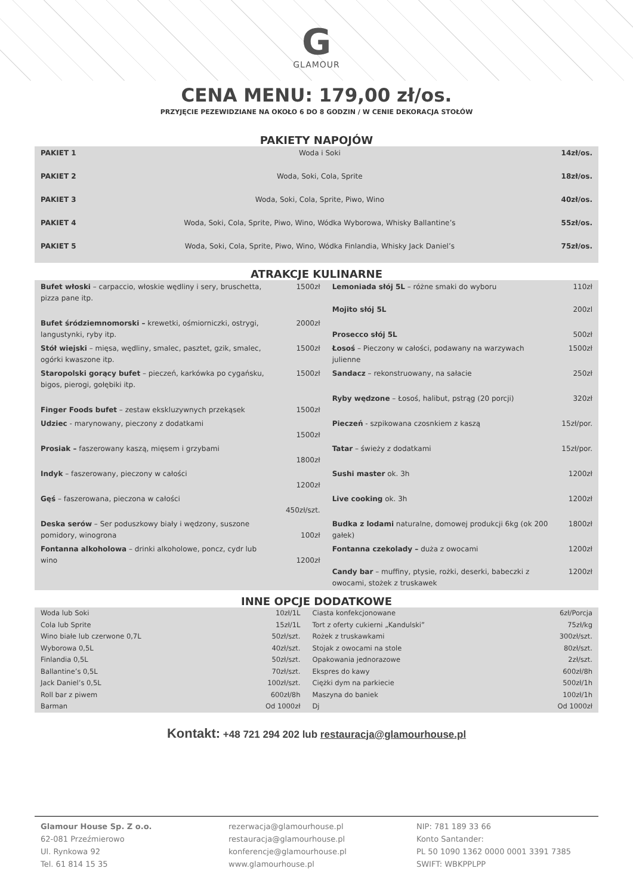G
GLAMOUR
CENA MENU: 179,00 zł/os.
PRZYJĘCIE PEZEWIDZIANE NA OKOŁO 6 DO 8 GODZIN / W CENIE DEKORACJA STOŁÓW
PAKIETY NAPOJÓW
| PAKIET 1 | Woda i Soki | 14zł/os. |
| PAKIET 2 | Woda, Soki, Cola, Sprite | 18zł/os. |
| PAKIET 3 | Woda, Soki, Cola, Sprite, Piwo, Wino | 40zł/os. |
| PAKIET 4 | Woda, Soki, Cola, Sprite, Piwo, Wino, Wódka Wyborowa, Whisky Ballantine’s | 55zł/os. |
| PAKIET 5 | Woda, Soki, Cola, Sprite, Piwo, Wino, Wódka Finlandia, Whisky Jack Daniel’s | 75zł/os. |
ATRAKCJE KULINARNE
| Bufet włoski – carpaccio, włoskie wędliny i sery, bruschetta, pizza pane itp. | 1500zł | Lemoniada słój 5L – różne smaki do wyboru Mojito słój 5L | 110zł 200zl |
| Bufet śródziemnomorski – krewetki, ośmiorniczki, ostrygi, langustynki, ryby itp. | 2000zł | Prosecco słój 5L | 500zł |
| Stół wiejski – mięsa, wędliny, smalec, pasztet, gzik, smalec, ogórki kwaszone itp. | 1500zł | Łosoś – Pieczony w całości, podawany na warzywach julienne | 1500zł |
| Staropolski gorący bufet – pieczeń, karkówka po cygańsku, bigos, pierogi, gołębiki itp. | 1500zł | Sandacz – rekonstruowany, na sałacie | 250zł |
| Finger Foods bufet – zestaw ekskluzywnych przekąsek | 1500zł | Ryby wędzone – Łosoś, halibut, pstrąg (20 porcji) | 320zł |
| Udziec - marynowany, pieczony z dodatkami | 1500zł | Pieczeń - szpikowana czosnkiem z kaszą | 15zł/por. |
| Prosiak – faszerowany kaszą, mięsem i grzybami | 1800zł | Tatar – świeży z dodatkami | 15zł/por. |
| Indyk – faszerowany, pieczony w całości | 1200zł | Sushi master ok. 3h | 1200zł |
| Gęś – faszerowana, pieczona w całości | 450zł/szt. | Live cooking ok. 3h | 1200zł |
| Deska serów – Ser poduszkowy biały i wędzony, suszone pomidory, winogrona | 100zł | Budka z lodami naturalne, domowej produkcji 6kg (ok 200 gałek) | 1800zł |
| Fontanna alkoholowa – drinki alkoholowe, poncz, cydr lub wino | 1200zł | Fontanna czekolady – duża z owocami Candy bar – muffiny, ptysie, rożki, deserki, babeczki z owocami, stożek z truskawek | 1200zł 1200zł |
INNE OPCJE DODATKOWE
| Woda lub Soki | 10zł/1L | Ciasta konfekcjonowane | 6zł/Porcja |
| Cola lub Sprite | 15zł/1L | Tort z oferty cukierni „Kandulski” | 75zł/kg |
| Wino białe lub czerwone 0,7L | 50zł/szt. | Rożek z truskawkami | 300zł/szt. |
| Wyborowa 0,5L | 40zł/szt. | Stojak z owocami na stole | 80zł/szt. |
| Finlandia 0,5L | 50zł/szt. | Opakowania jednorazowe | 2zł/szt. |
| Ballantine’s 0,5L | 70zł/szt. | Ekspres do kawy | 600zł/8h |
| Jack Daniel’s 0,5L | 100zł/szt. | Ciężki dym na parkiecie | 500zł/1h |
| Roll bar z piwem | 600zł/8h | Maszyna do baniek | 100zł/1h |
| Barman | Od 1000zł | Dj | Od 1000zł |
Kontakt: +48 721 294 202 lub restauracja@glamourhouse.pl
Glamour House Sp. Z o.o.
62-081 Przeźmierowo
Ul. Rynkowa 92
Tel. 61 814 15 35
rezerwacja@glamourhouse.pl
restauracja@glamourhouse.pl
konferencje@glamourhouse.pl
www.glamourhouse.pl
NIP: 781 189 33 66
Konto Santander:
PL 50 1090 1362 0000 0001 3391 7385
SWIFT: WBKPPLPP